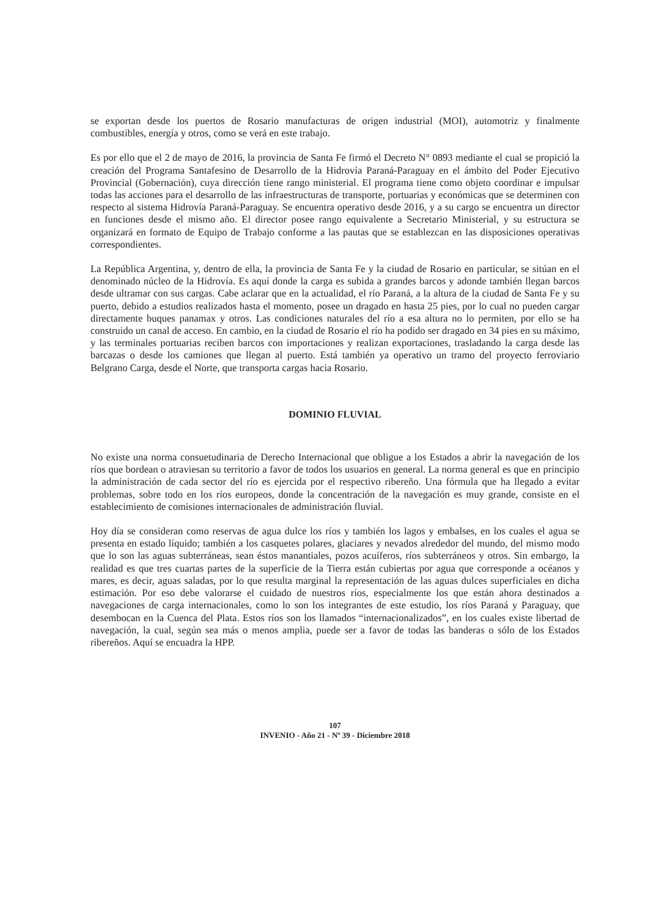se exportan desde los puertos de Rosario manufacturas de origen industrial (MOI), automotriz y finalmente combustibles, energía y otros, como se verá en este trabajo.
Es por ello que el 2 de mayo de 2016, la provincia de Santa Fe firmó el Decreto N° 0893 mediante el cual se propició la creación del Programa Santafesino de Desarrollo de la Hidrovía Paraná-Paraguay en el ámbito del Poder Ejecutivo Provincial (Gobernación), cuya dirección tiene rango ministerial. El programa tiene como objeto coordinar e impulsar todas las acciones para el desarrollo de las infraestructuras de transporte, portuarias y económicas que se determinen con respecto al sistema Hidrovía Paraná-Paraguay. Se encuentra operativo desde 2016, y a su cargo se encuentra un director en funciones desde el mismo año. El director posee rango equivalente a Secretario Ministerial, y su estructura se organizará en formato de Equipo de Trabajo conforme a las pautas que se establezcan en las disposiciones operativas correspondientes.
La República Argentina, y, dentro de ella, la provincia de Santa Fe y la ciudad de Rosario en particular, se sitúan en el denominado núcleo de la Hidrovía. Es aquí donde la carga es subida a grandes barcos y adonde también llegan barcos desde ultramar con sus cargas. Cabe aclarar que en la actualidad, el río Paraná, a la altura de la ciudad de Santa Fe y su puerto, debido a estudios realizados hasta el momento, posee un dragado en hasta 25 pies, por lo cual no pueden cargar directamente buques panamax y otros. Las condiciones naturales del río a esa altura no lo permiten, por ello se ha construido un canal de acceso. En cambio, en la ciudad de Rosario el río ha podido ser dragado en 34 pies en su máximo, y las terminales portuarias reciben barcos con importaciones y realizan exportaciones, trasladando la carga desde las barcazas o desde los camiones que llegan al puerto. Está también ya operativo un tramo del proyecto ferroviario Belgrano Carga, desde el Norte, que transporta cargas hacia Rosario.
DOMINIO FLUVIAL
No existe una norma consuetudinaria de Derecho Internacional que obligue a los Estados a abrir la navegación de los ríos que bordean o atraviesan su territorio a favor de todos los usuarios en general. La norma general es que en principio la administración de cada sector del río es ejercida por el respectivo ribereño. Una fórmula que ha llegado a evitar problemas, sobre todo en los ríos europeos, donde la concentración de la navegación es muy grande, consiste en el establecimiento de comisiones internacionales de administración fluvial.
Hoy día se consideran como reservas de agua dulce los ríos y también los lagos y embalses, en los cuales el agua se presenta en estado líquido; también a los casquetes polares, glaciares y nevados alrededor del mundo, del mismo modo que lo son las aguas subterráneas, sean éstos manantiales, pozos acuíferos, ríos subterráneos y otros. Sin embargo, la realidad es que tres cuartas partes de la superficie de la Tierra están cubiertas por agua que corresponde a océanos y mares, es decir, aguas saladas, por lo que resulta marginal la representación de las aguas dulces superficiales en dicha estimación. Por eso debe valorarse el cuidado de nuestros ríos, especialmente los que están ahora destinados a navegaciones de carga internacionales, como lo son los integrantes de este estudio, los ríos Paraná y Paraguay, que desembocan en la Cuenca del Plata. Estos ríos son los llamados “internacionalizados”, en los cuales existe libertad de navegación, la cual, según sea más o menos amplia, puede ser a favor de todas las banderas o sólo de los Estados ribereños. Aquí se encuadra la HPP.
107
INVENIO - Año 21 - Nº 39 - Diciembre 2018